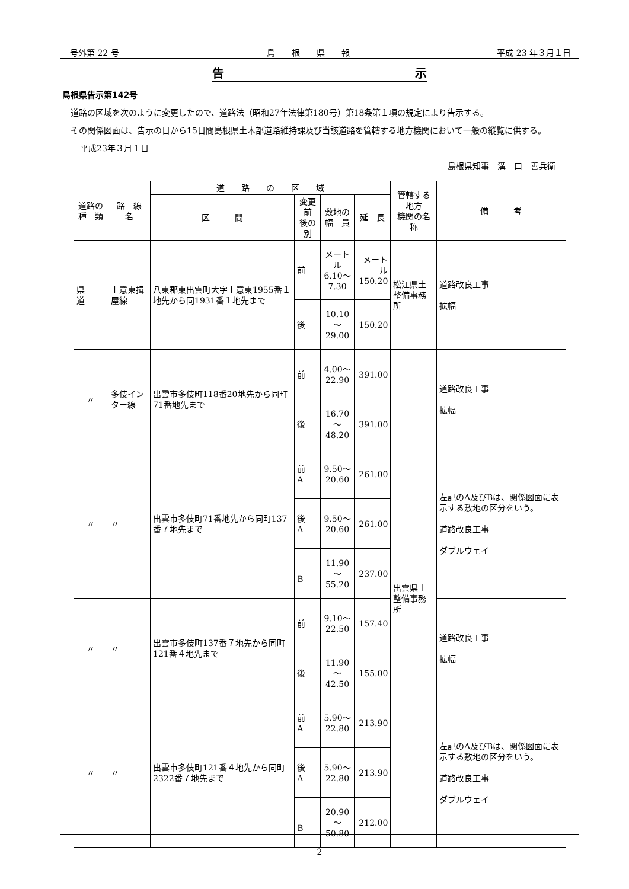号外第 22 号 島　　根　　県　　報 平成 23 年３月１日
告 示
島根県告示第142号
　道路の区域を次のように変更したので、道路法（昭和27年法律第180号）第18条第１項の規定により告示する。
　その関係図面は、告示の日から15日間島根県土木部道路維持課及び当該道路を管轄する地方機関において一般の縦覧に供する。
平成23年３月１日
島根県知事　溝　口　善兵衛
| 道路の 種 類 | 路 線 名 | 道 路 の 区 域 | | | | 管轄する地方 機関の名称 | 備 考 |
| --- | --- | --- | --- | --- | --- | --- | --- |
| | | 区 間 | 変更前 後の別 | 敷地の 幅 員 | 延 長 | | |
| 県 道 | 上意東揖屋線 | 八東郡東出雲町大字上意東1955番１地先から同1931番１地先まで | 前 | メートル 6.10～ 7.30 | メートル 150.20 | 松江県土整備事務所 | 道路改良工事 拡幅 |
| | | | 後 | 10.10～ 29.00 | 150.20 | | |
| 〃 | 多伎インター線 | 出雲市多伎町118番20地先から同町71番地先まで | 前 | 4.00～ 22.90 | 391.00 | 出雲県土整備事務所 | 道路改良工事 拡幅 |
| | | | 後 | 16.70～ 48.20 | 391.00 | | |
| 〃 | 〃 | 出雲市多伎町71番地先から同町137番７地先まで | 前 A | 9.50～ 20.60 | 261.00 | | 左記のA及びBは、関係図面に表示する敷地の区分をいう。 道路改良工事 ダブルウェイ |
| | | | 後 A | 9.50～ 20.60 | 261.00 | | |
| | | | B | 11.90～ 55.20 | 237.00 | | |
| 〃 | 〃 | 出雲市多伎町137番７地先から同町121番４地先まで | 前 | 9.10～ 22.50 | 157.40 | | 道路改良工事 拡幅 |
| | | | 後 | 11.90～ 42.50 | 155.00 | | |
| 〃 | 〃 | 出雲市多伎町121番４地先から同町2322番７地先まで | 前 A | 5.90～ 22.80 | 213.90 | | 左記のA及びBは、関係図面に表示する敷地の区分をいう。 道路改良工事 ダブルウェイ |
| | | | 後 A | 5.90～ 22.80 | 213.90 | | |
| | | | B | 20.90～ 50.80 | 212.00 | | |
2